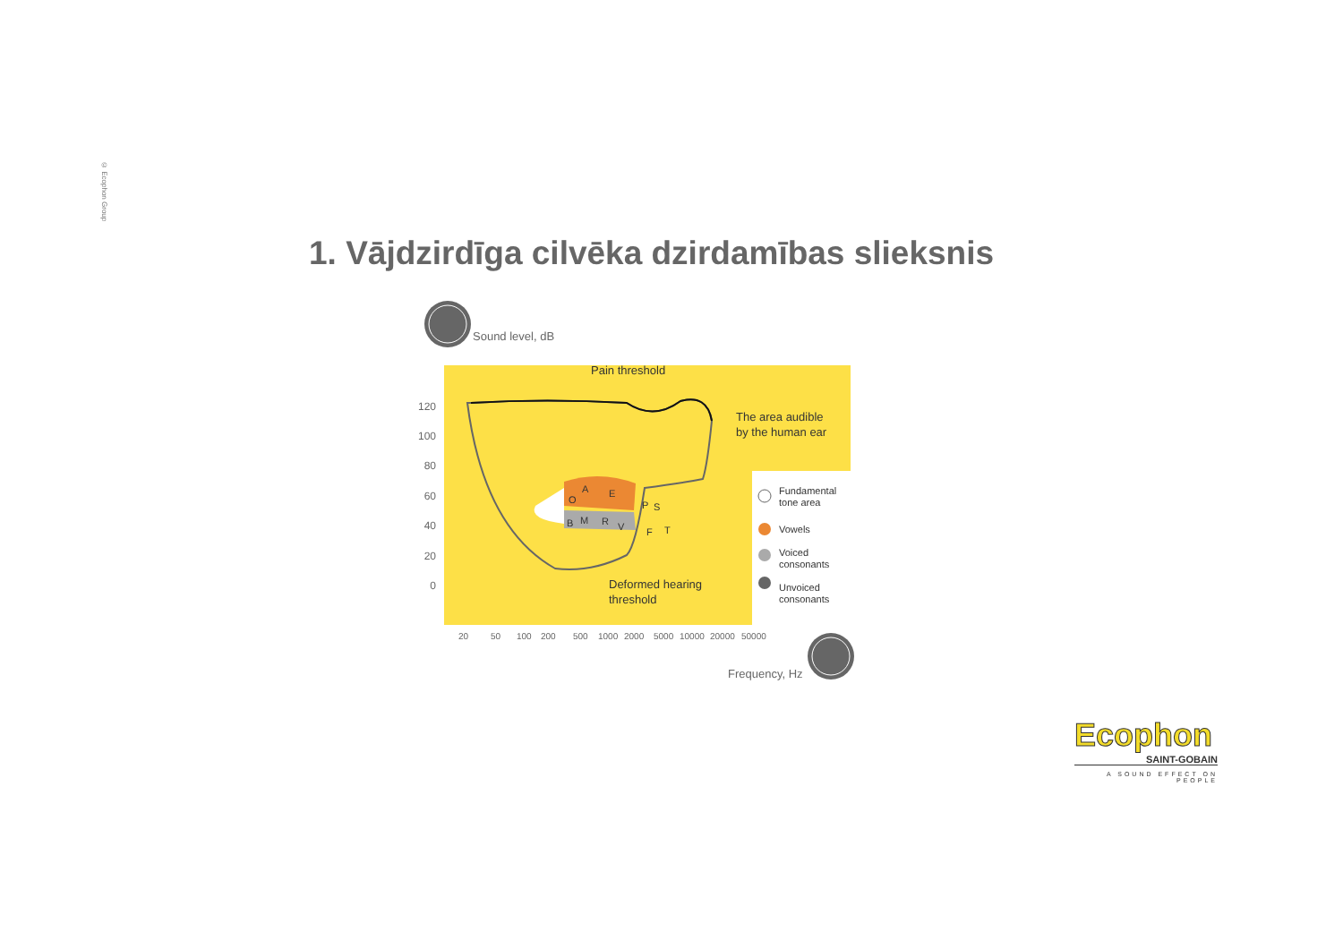© Ecophon Group
1. Vājdzirdīga cilvēka dzirdamības slieksnis
Sound level, dB
Pain threshold
The area audible
by the human ear
Deformed hearing
threshold
O
A
E
B
M
R
V
P
S
F
T
120
100
80
60
40
20
0
20
50
100
200
500
1000
2000
5000
10000
20000
50000
Fundamental
tone area
Vowels
Voiced
consonants
Unvoiced
consonants
Frequency, Hz
Ecophon
SAINT-GOBAIN
A SOUND EFFECT ON PEOPLE